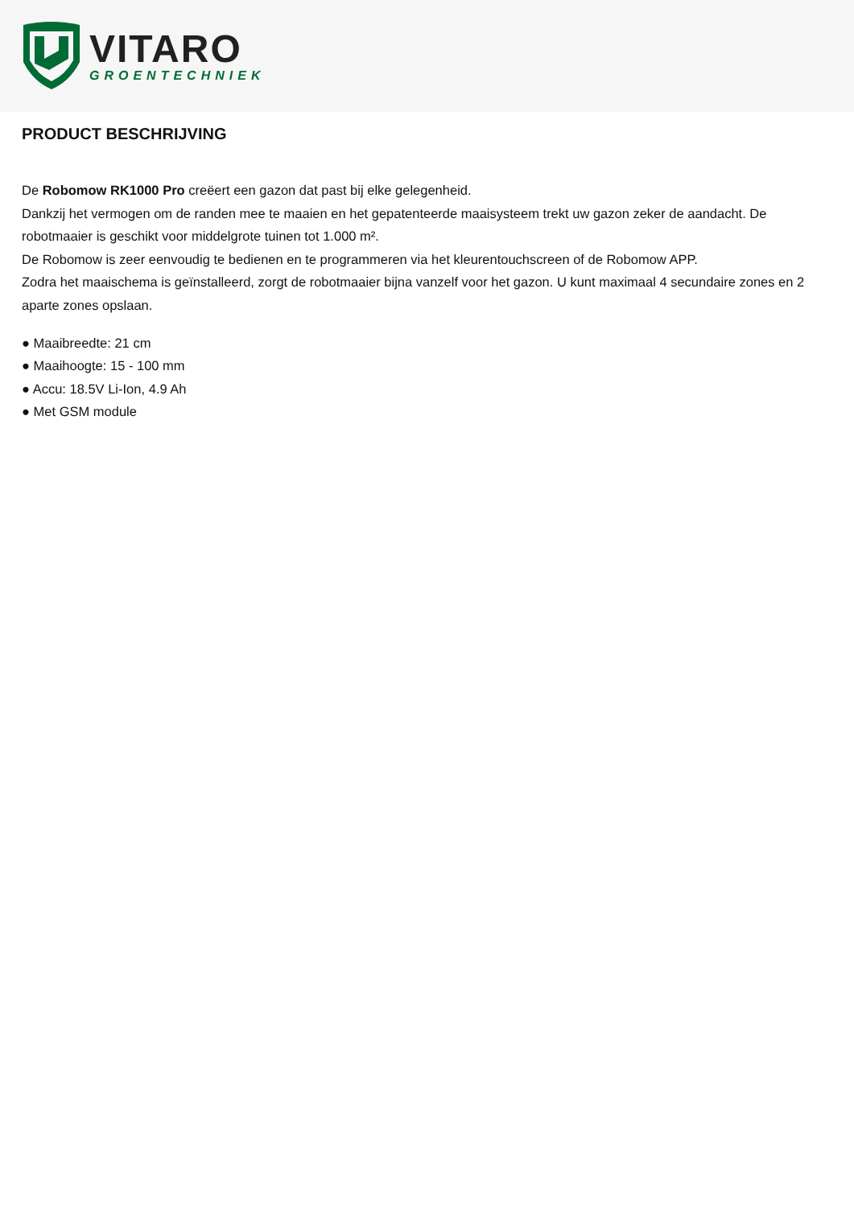VITARO
GROENTECHNIEK
PRODUCT BESCHRIJVING
De Robomow RK1000 Pro creëert een gazon dat past bij elke gelegenheid.
Dankzij het vermogen om de randen mee te maaien en het gepatenteerde maaisysteem trekt uw gazon zeker de aandacht. De robotmaaier is geschikt voor middelgrote tuinen tot 1.000 m².
De Robomow is zeer eenvoudig te bedienen en te programmeren via het kleurentouchscreen of de Robomow APP.
Zodra het maaischema is geïnstalleerd, zorgt de robotmaaier bijna vanzelf voor het gazon. U kunt maximaal 4 secundaire zones en 2 aparte zones opslaan.
● Maaibreedte: 21 cm
● Maaihoogte: 15 - 100 mm
● Accu: 18.5V Li-Ion, 4.9 Ah
● Met GSM module